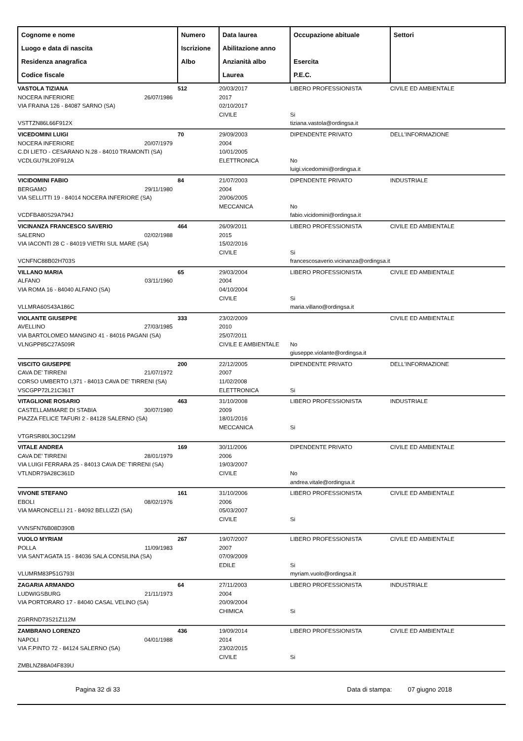| Cognome e nome Luogo e data di nascita Residenza anagrafica Codice fiscale | Numero Iscrizione Albo | Data laurea Abilitazione anno Anzianità albo Laurea | Occupazione abituale Esercita P.E.C. | Settori |
| --- | --- | --- | --- | --- |
| VASTOLA TIZIANA NOCERA INFERIORE 26/07/1986 VIA FRAINA 126 - 84087 SARNO (SA) VSTTZN86L66F912X | 512 | 20/03/2017 2017 02/10/2017 CIVILE | LIBERO PROFESSIONISTA Si tiziana.vastola@ordingsa.it | CIVILE ED AMBIENTALE |
| VICEDOMINI LUIGI NOCERA INFERIORE 20/07/1979 C.DI LIETO - CESARANO N.28 - 84010 TRAMONTI (SA) VCDLGU79L20F912A | 70 | 29/09/2003 2004 10/01/2005 ELETTRONICA | DIPENDENTE PRIVATO No luigi.vicedomini@ordingsa.it | DELL'INFORMAZIONE |
| VICIDOMINI FABIO BERGAMO 29/11/1980 VIA SELLITTI 19 - 84014 NOCERA INFERIORE (SA) VCDFBA80S29A794J | 84 | 21/07/2003 2004 20/06/2005 MECCANICA | DIPENDENTE PRIVATO No fabio.vicidomini@ordingsa.it | INDUSTRIALE |
| VICINANZA FRANCESCO SAVERIO SALERNO 02/02/1988 VIA IACONTI 28 C - 84019 VIETRI SUL MARE (SA) VCNFNC88B02H703S | 464 | 26/09/2011 2015 15/02/2016 CIVILE | LIBERO PROFESSIONISTA Si francescosaverio.vicinanza@ordingsa.it | CIVILE ED AMBIENTALE |
| VILLANO MARIA ALFANO 03/11/1960 VIA ROMA 16 - 84040 ALFANO (SA) VLLMRA60S43A186C | 65 | 29/03/2004 2004 04/10/2004 CIVILE | LIBERO PROFESSIONISTA Si maria.villano@ordingsa.it | CIVILE ED AMBIENTALE |
| VIOLANTE GIUSEPPE AVELLINO 27/03/1985 VIA BARTOLOMEO MANGINO 41 - 84016 PAGANI (SA) VLNGPP85C27A509R | 333 | 23/02/2009 2010 25/07/2011 CIVILE E AMBIENTALE | No giuseppe.violante@ordingsa.it | CIVILE ED AMBIENTALE |
| VISCITO GIUSEPPE CAVA DE' TIRRENI 21/07/1972 CORSO UMBERTO I,371 - 84013 CAVA DE' TIRRENI (SA) VSCGPP72L21C361T | 200 | 22/12/2005 2007 11/02/2008 ELETTRONICA | DIPENDENTE PRIVATO Si | DELL'INFORMAZIONE |
| VITAGLIONE ROSARIO CASTELLAMMARE DI STABIA 30/07/1980 PIAZZA FELICE TAFURI 2 - 84128 SALERNO (SA) VTGRSR80L30C129M | 463 | 31/10/2008 2009 18/01/2016 MECCANICA | LIBERO PROFESSIONISTA Si | INDUSTRIALE |
| VITALE ANDREA CAVA DE' TIRRENI 28/01/1979 VIA LUIGI FERRARA 25 - 84013 CAVA DE' TIRRENI (SA) VTLNDR79A28C361D | 169 | 30/11/2006 2006 19/03/2007 CIVILE | DIPENDENTE PRIVATO No andrea.vitale@ordingsa.it | CIVILE ED AMBIENTALE |
| VIVONE STEFANO EBOLI 08/02/1976 VIA MARONCELLI 21 - 84092 BELLIZZI (SA) VVNSFN76B08D390B | 161 | 31/10/2006 2006 05/03/2007 CIVILE | LIBERO PROFESSIONISTA Si | CIVILE ED AMBIENTALE |
| VUOLO MYRIAM POLLA 11/09/1983 VIA SANT'AGATA 15 - 84036 SALA CONSILINA (SA) VLUMRM83P51G793I | 267 | 19/07/2007 2007 07/09/2009 EDILE | LIBERO PROFESSIONISTA Si myriam.vuolo@ordingsa.it | CIVILE ED AMBIENTALE |
| ZAGARIA ARMANDO LUDWIGSBURG 21/11/1973 VIA PORTORARO 17 - 84040 CASAL VELINO (SA) ZGRRND73S21Z112M | 64 | 27/11/2003 2004 20/09/2004 CHIMICA | LIBERO PROFESSIONISTA Si | INDUSTRIALE |
| ZAMBRANO LORENZO NAPOLI 04/01/1988 VIA F.PINTO 72 - 84124 SALERNO (SA) ZMBLNZ88A04F839U | 436 | 19/09/2014 2014 23/02/2015 CIVILE | LIBERO PROFESSIONISTA Si | CIVILE ED AMBIENTALE |
Pagina 32 di 33 Data di stampa: 07 giugno 2018